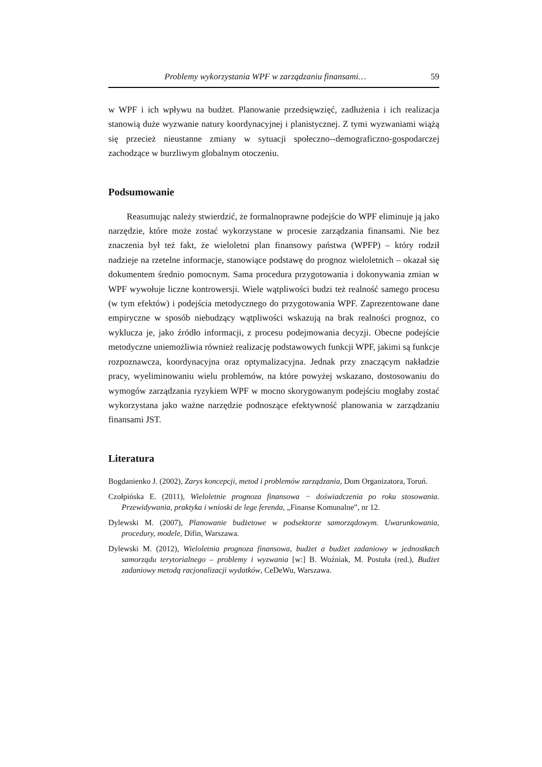Problemy wykorzystania WPF w zarządzaniu finansami… 59
w WPF i ich wpływu na budżet. Planowanie przedsięwzięć, zadłużenia i ich realizacja stanowią duże wyzwanie natury koordynacyjnej i planistycznej. Z tymi wyzwaniami wiążą się przecież nieustanne zmiany w sytuacji społeczno--demograficzno-gospodarczej zachodzące w burzliwym globalnym otoczeniu.
Podsumowanie
Reasumując należy stwierdzić, że formalnoprawne podejście do WPF eliminuje ją jako narzędzie, które może zostać wykorzystane w procesie zarządzania finansami. Nie bez znaczenia był też fakt, że wieloletni plan finansowy państwa (WPFP) – który rodził nadzieje na rzetelne informacje, stanowiące podstawę do prognoz wieloletnich – okazał się dokumentem średnio pomocnym. Sama procedura przygotowania i dokonywania zmian w WPF wywołuje liczne kontrowersji. Wiele wątpliwości budzi też realność samego procesu (w tym efektów) i podejścia metodycznego do przygotowania WPF. Zaprezentowane dane empiryczne w sposób niebudzący wątpliwości wskazują na brak realności prognoz, co wyklucza je, jako źródło informacji, z procesu podejmowania decyzji. Obecne podejście metodyczne uniemożliwia również realizację podstawowych funkcji WPF, jakimi są funkcje rozpoznawcza, koordynacyjna oraz optymalizacyjna. Jednak przy znaczącym nakładzie pracy, wyeliminowaniu wielu problemów, na które powyżej wskazano, dostosowaniu do wymogów zarządzania ryzykiem WPF w mocno skorygowanym podejściu mogłaby zostać wykorzystana jako ważne narzędzie podnoszące efektywność planowania w zarządzaniu finansami JST.
Literatura
Bogdanienko J. (2002), Zarys koncepcji, metod i problemów zarządzania, Dom Organizatora, Toruń.
Czołpińska E. (2011), Wieloletnie prognoza finansowa − doświadczenia po roku stosowania. Przewidywania, praktyka i wnioski de lege ferenda, „Finanse Komunalne”, nr 12.
Dylewski M. (2007), Planowanie budżetowe w podsektorze samorządowym. Uwarunkowania, procedury, modele, Difin, Warszawa.
Dylewski M. (2012), Wieloletnia prognoza finansowa, budżet a budżet zadaniowy w jednostkach samorządu terytorialnego – problemy i wyzwania [w:] B. Woźniak, M. Postuła (red.), Budżet zadaniowy metodą racjonalizacji wydatków, CeDeWu, Warszawa.